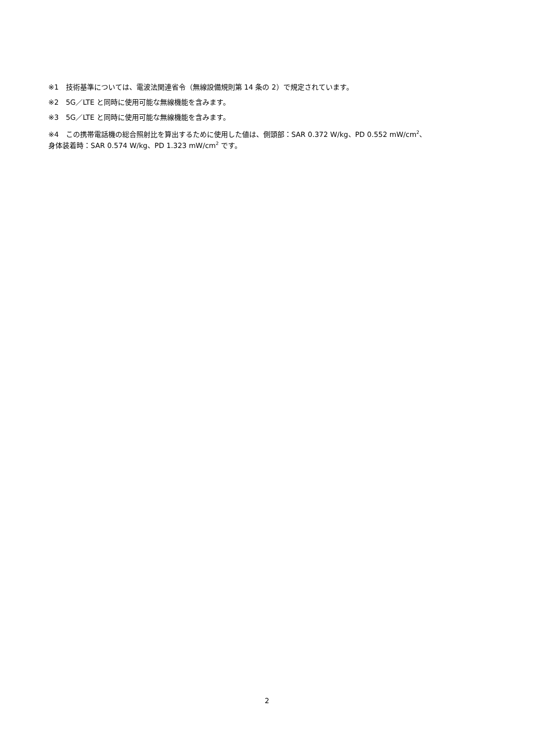※1　技術基準については、電波法関連省令（無線設備規則第 14 条の 2）で規定されています。
※2　5G／LTE と同時に使用可能な無線機能を含みます。
※3　5G／LTE と同時に使用可能な無線機能を含みます。
※4　この携帯電話機の総合照射比を算出するために使用した値は、側頭部：SAR 0.372 W/kg、PD 0.552 mW/cm<sup>2</sup>、
身体装着時：SAR 0.574 W/kg、PD 1.323 mW/cm<sup>2</sup> です。
2